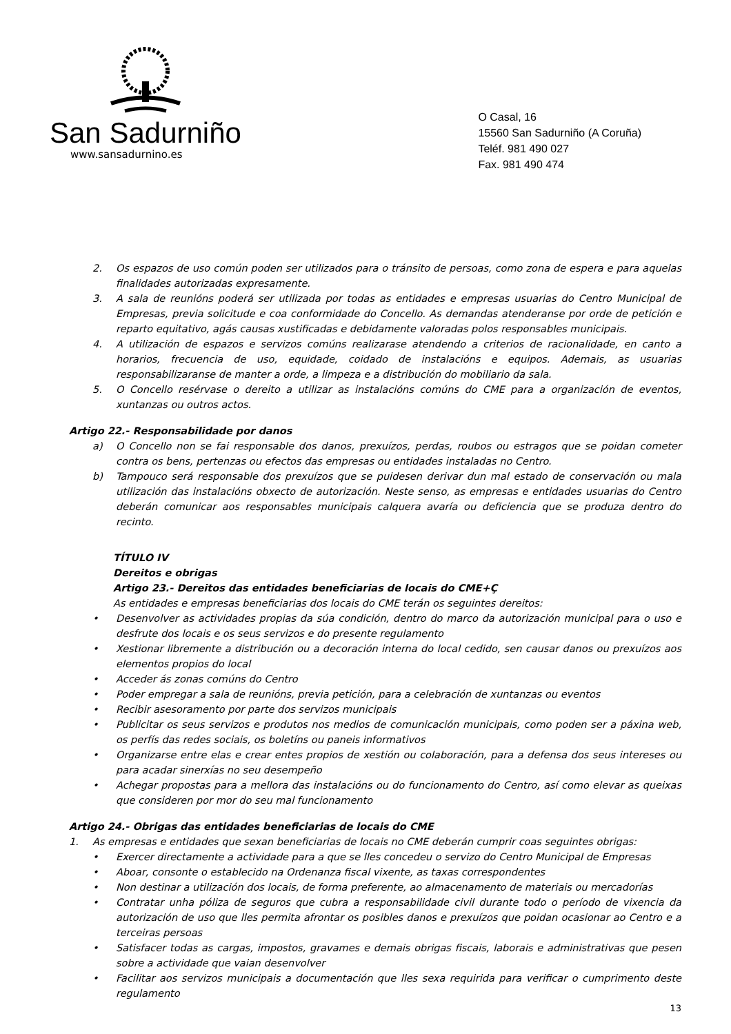San Sadurniño
www.sansadurnino.es
O Casal, 16
15560 San Sadurniño (A Coruña)
Teléf. 981 490 027
Fax. 981 490 474
2. Os espazos de uso común poden ser utilizados para o tránsito de persoas, como zona de espera e para aquelas finalidades autorizadas expresamente.
3. A sala de reunións poderá ser utilizada por todas as entidades e empresas usuarias do Centro Municipal de Empresas, previa solicitude e coa conformidade do Concello. As demandas atenderanse por orde de petición e reparto equitativo, agás causas xustificadas e debidamente valoradas polos responsables municipais.
4. A utilización de espazos e servizos comúns realizarase atendendo a criterios de racionalidade, en canto a horarios, frecuencia de uso, equidade, coidado de instalacións e equipos. Ademais, as usuarias responsabilizaranse de manter a orde, a limpeza e a distribución do mobiliario da sala.
5. O Concello resérvase o dereito a utilizar as instalacións comúns do CME para a organización de eventos, xuntanzas ou outros actos.
Artigo 22.- Responsabilidade por danos
a) O Concello non se fai responsable dos danos, prexuízos, perdas, roubos ou estragos que se poidan cometer contra os bens, pertenzas ou efectos das empresas ou entidades instaladas no Centro.
b) Tampouco será responsable dos prexuízos que se puidesen derivar dun mal estado de conservación ou mala utilización das instalacións obxecto de autorización. Neste senso, as empresas e entidades usuarias do Centro deberán comunicar aos responsables municipais calquera avaría ou deficiencia que se produza dentro do recinto.
TÍTULO IV
Dereitos e obrigas
Artigo 23.- Dereitos das entidades beneficiarias de locais do CME+Ç
As entidades e empresas beneficiarias dos locais do CME terán os seguintes dereitos:
• Desenvolver as actividades propias da súa condición, dentro do marco da autorización municipal para o uso e desfrute dos locais e os seus servizos e do presente regulamento
• Xestionar libremente a distribución ou a decoración interna do local cedido, sen causar danos ou prexuízos aos elementos propios do local
• Acceder ás zonas comúns do Centro
• Poder empregar a sala de reunións, previa petición, para a celebración de xuntanzas ou eventos
• Recibir asesoramento por parte dos servizos municipais
• Publicitar os seus servizos e produtos nos medios de comunicación municipais, como poden ser a páxina web, os perfís das redes sociais, os boletíns ou paneis informativos
• Organizarse entre elas e crear entes propios de xestión ou colaboración, para a defensa dos seus intereses ou para acadar sinerxías no seu desempeño
• Achegar propostas para a mellora das instalacións ou do funcionamento do Centro, así como elevar as queixas que consideren por mor do seu mal funcionamento
Artigo 24.- Obrigas das entidades beneficiarias de locais do CME
1. As empresas e entidades que sexan beneficiarias de locais no CME deberán cumprir coas seguintes obrigas:
• Exercer directamente a actividade para a que se lles concedeu o servizo do Centro Municipal de Empresas
• Aboar, consonte o establecido na Ordenanza fiscal vixente, as taxas correspondentes
• Non destinar a utilización dos locais, de forma preferente, ao almacenamento de materiais ou mercadorías
• Contratar unha póliza de seguros que cubra a responsabilidade civil durante todo o período de vixencia da autorización de uso que lles permita afrontar os posibles danos e prexuízos que poidan ocasionar ao Centro e a terceiras persoas
• Satisfacer todas as cargas, impostos, gravames e demais obrigas fiscais, laborais e administrativas que pesen sobre a actividade que vaian desenvolver
• Facilitar aos servizos municipais a documentación que lles sexa requirida para verificar o cumprimento deste regulamento
13